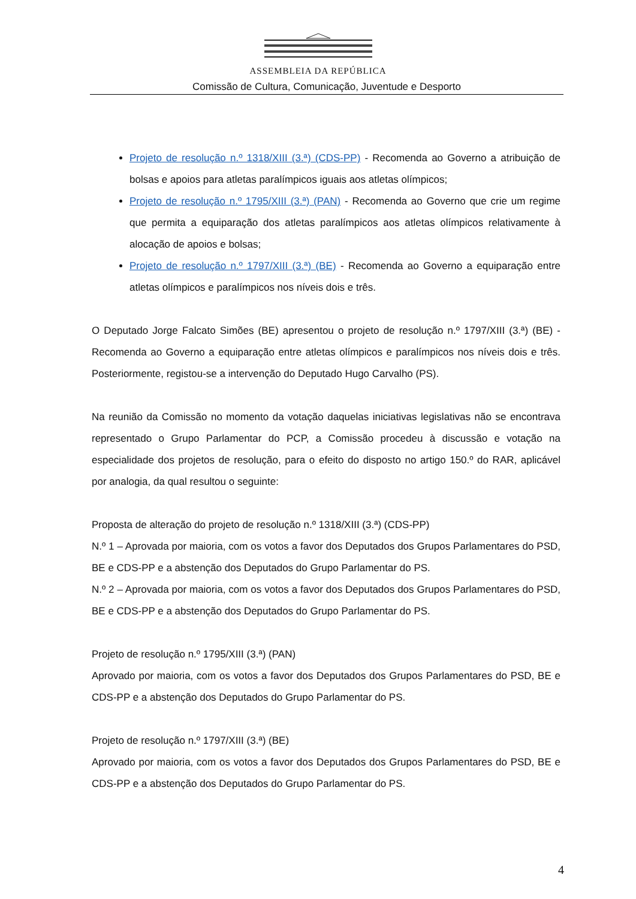ASSEMBLEIA DA REPÚBLICA
Comissão de Cultura, Comunicação, Juventude e Desporto
Projeto de resolução n.º 1318/XIII (3.ª) (CDS-PP) - Recomenda ao Governo a atribuição de bolsas e apoios para atletas paralímpicos iguais aos atletas olímpicos;
Projeto de resolução n.º 1795/XIII (3.ª) (PAN) - Recomenda ao Governo que crie um regime que permita a equiparação dos atletas paralímpicos aos atletas olímpicos relativamente à alocação de apoios e bolsas;
Projeto de resolução n.º 1797/XIII (3.ª) (BE) - Recomenda ao Governo a equiparação entre atletas olímpicos e paralímpicos nos níveis dois e três.
O Deputado Jorge Falcato Simões (BE) apresentou o projeto de resolução n.º 1797/XIII (3.ª) (BE) - Recomenda ao Governo a equiparação entre atletas olímpicos e paralímpicos nos níveis dois e três. Posteriormente, registou-se a intervenção do Deputado Hugo Carvalho (PS).
Na reunião da Comissão no momento da votação daquelas iniciativas legislativas não se encontrava representado o Grupo Parlamentar do PCP, a Comissão procedeu à discussão e votação na especialidade dos projetos de resolução, para o efeito do disposto no artigo 150.º do RAR, aplicável por analogia, da qual resultou o seguinte:
Proposta de alteração do projeto de resolução n.º 1318/XIII (3.ª) (CDS-PP)
N.º 1 – Aprovada por maioria, com os votos a favor dos Deputados dos Grupos Parlamentares do PSD, BE e CDS-PP e a abstenção dos Deputados do Grupo Parlamentar do PS.
N.º 2 – Aprovada por maioria, com os votos a favor dos Deputados dos Grupos Parlamentares do PSD, BE e CDS-PP e a abstenção dos Deputados do Grupo Parlamentar do PS.
Projeto de resolução n.º 1795/XIII (3.ª) (PAN)
Aprovado por maioria, com os votos a favor dos Deputados dos Grupos Parlamentares do PSD, BE e CDS-PP e a abstenção dos Deputados do Grupo Parlamentar do PS.
Projeto de resolução n.º 1797/XIII (3.ª) (BE)
Aprovado por maioria, com os votos a favor dos Deputados dos Grupos Parlamentares do PSD, BE e CDS-PP e a abstenção dos Deputados do Grupo Parlamentar do PS.
4